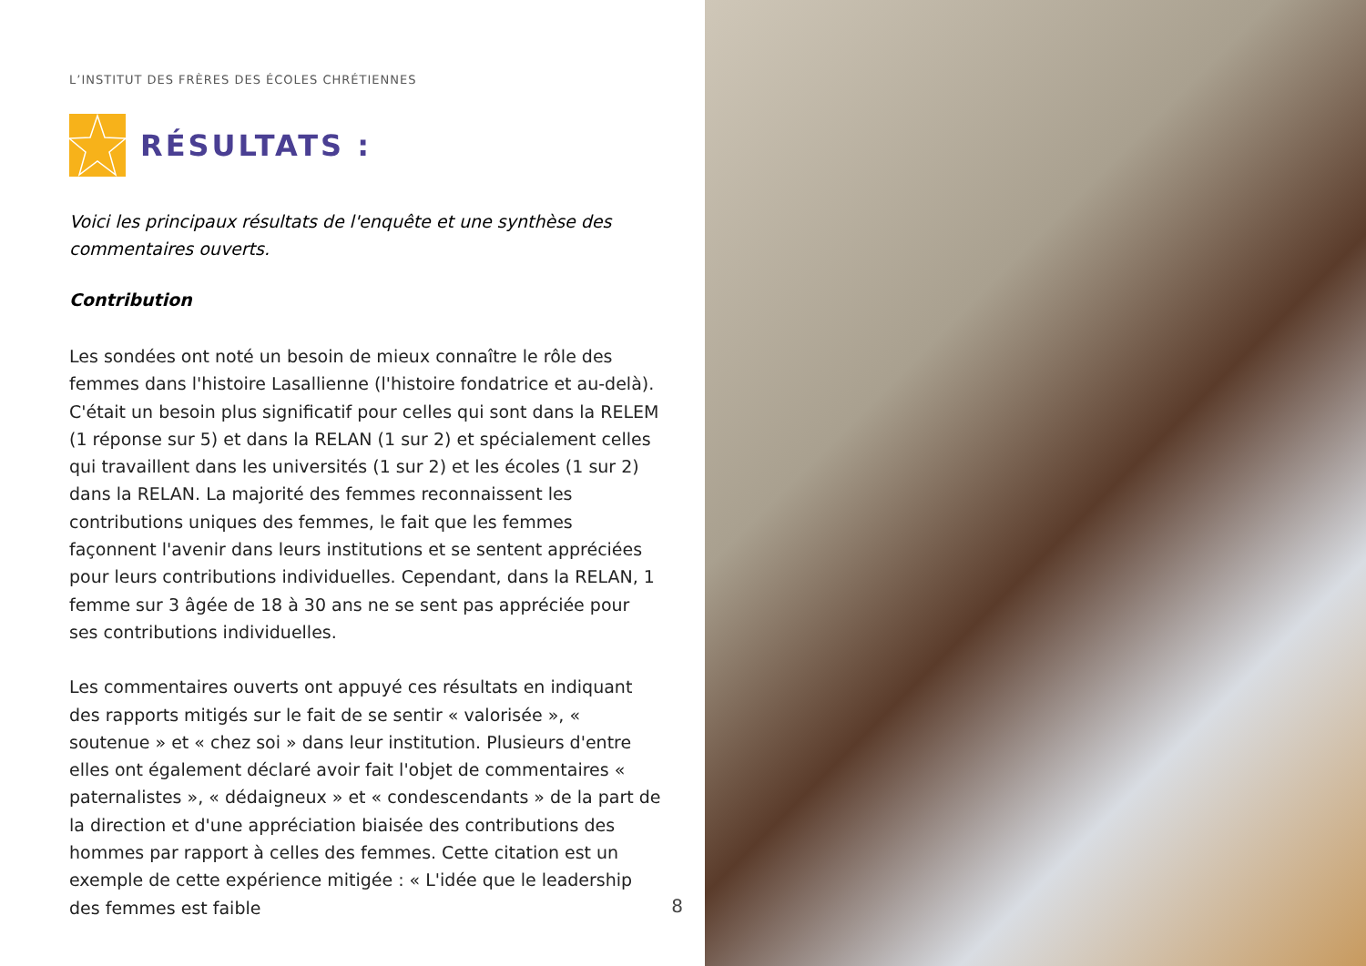L’INSTITUT DES FRÈRES DES ÉCOLES CHRÉTIENNES
RÉSULTATS :
Voici les principaux résultats de l'enquête et une synthèse des commentaires ouverts.
Contribution
Les sondées ont noté un besoin de mieux connaître le rôle des femmes dans l'histoire Lasallienne (l'histoire fondatrice et au-delà). C'était un besoin plus significatif pour celles qui sont dans la RELEM (1 réponse sur 5) et dans la RELAN (1 sur 2) et spécialement celles qui travaillent dans les universités (1 sur 2) et les écoles (1 sur 2) dans la RELAN. La majorité des femmes reconnaissent les contributions uniques des femmes, le fait que les femmes façonnent l'avenir dans leurs institutions et se sentent appréciées pour leurs contributions individuelles. Cependant, dans la RELAN, 1 femme sur 3 âgée de 18 à 30 ans ne se sent pas appréciée pour ses contributions individuelles.
Les commentaires ouverts ont appuyé ces résultats en indiquant des rapports mitigés sur le fait de se sentir « valorisée », « soutenue » et « chez soi » dans leur institution. Plusieurs d'entre elles ont également déclaré avoir fait l'objet de commentaires « paternalistes », « dédaigneux » et « condescendants » de la part de la direction et d'une appréciation biaisée des contributions des hommes par rapport à celles des femmes. Cette citation est un exemple de cette expérience mitigée : « L'idée que le leadership des femmes est faible
8